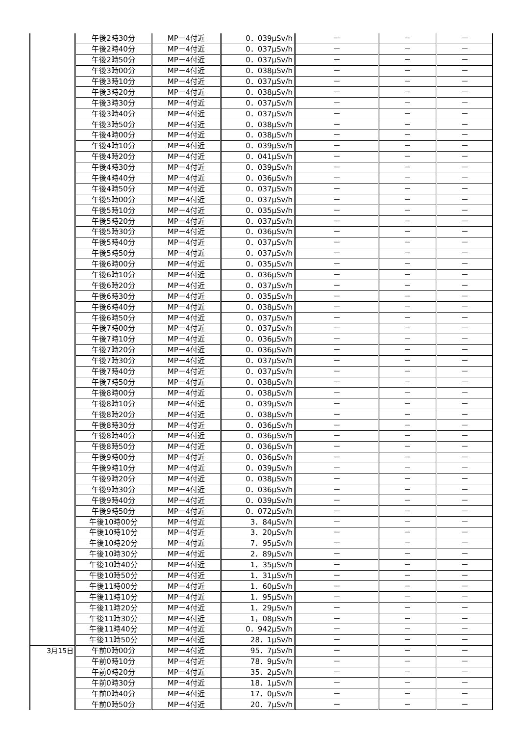| | 午後2時30分 | MP－4付近 | 0．039μSv/h | － | － | － |
| | 午後2時40分 | MP－4付近 | 0．037μSv/h | － | － | － |
| | 午後2時50分 | MP－4付近 | 0．037μSv/h | － | － | － |
| | 午後3時00分 | MP－4付近 | 0．038μSv/h | － | － | － |
| | 午後3時10分 | MP－4付近 | 0．037μSv/h | － | － | － |
| | 午後3時20分 | MP－4付近 | 0．038μSv/h | － | － | － |
| | 午後3時30分 | MP－4付近 | 0．037μSv/h | － | － | － |
| | 午後3時40分 | MP－4付近 | 0．037μSv/h | － | － | － |
| | 午後3時50分 | MP－4付近 | 0．038μSv/h | － | － | － |
| | 午後4時00分 | MP－4付近 | 0．038μSv/h | － | － | － |
| | 午後4時10分 | MP－4付近 | 0．039μSv/h | － | － | － |
| | 午後4時20分 | MP－4付近 | 0．041μSv/h | － | － | － |
| | 午後4時30分 | MP－4付近 | 0．039μSv/h | － | － | － |
| | 午後4時40分 | MP－4付近 | 0．036μSv/h | － | － | － |
| | 午後4時50分 | MP－4付近 | 0．037μSv/h | － | － | － |
| | 午後5時00分 | MP－4付近 | 0．037μSv/h | － | － | － |
| | 午後5時10分 | MP－4付近 | 0．035μSv/h | － | － | － |
| | 午後5時20分 | MP－4付近 | 0．037μSv/h | － | － | － |
| | 午後5時30分 | MP－4付近 | 0．036μSv/h | － | － | － |
| | 午後5時40分 | MP－4付近 | 0．037μSv/h | － | － | － |
| | 午後5時50分 | MP－4付近 | 0．037μSv/h | － | － | － |
| | 午後6時00分 | MP－4付近 | 0．035μSv/h | － | － | － |
| | 午後6時10分 | MP－4付近 | 0．036μSv/h | － | － | － |
| | 午後6時20分 | MP－4付近 | 0．037μSv/h | － | － | － |
| | 午後6時30分 | MP－4付近 | 0．035μSv/h | － | － | － |
| | 午後6時40分 | MP－4付近 | 0．038μSv/h | － | － | － |
| | 午後6時50分 | MP－4付近 | 0．037μSv/h | － | － | － |
| | 午後7時00分 | MP－4付近 | 0．037μSv/h | － | － | － |
| | 午後7時10分 | MP－4付近 | 0．036μSv/h | － | － | － |
| | 午後7時20分 | MP－4付近 | 0．036μSv/h | － | － | － |
| | 午後7時30分 | MP－4付近 | 0．037μSv/h | － | － | － |
| | 午後7時40分 | MP－4付近 | 0．037μSv/h | － | － | － |
| | 午後7時50分 | MP－4付近 | 0．038μSv/h | － | － | － |
| | 午後8時00分 | MP－4付近 | 0．038μSv/h | － | － | － |
| | 午後8時10分 | MP－4付近 | 0．039μSv/h | － | － | － |
| | 午後8時20分 | MP－4付近 | 0．038μSv/h | － | － | － |
| | 午後8時30分 | MP－4付近 | 0．036μSv/h | － | － | － |
| | 午後8時40分 | MP－4付近 | 0．036μSv/h | － | － | － |
| | 午後8時50分 | MP－4付近 | 0．036μSv/h | － | － | － |
| | 午後9時00分 | MP－4付近 | 0．036μSv/h | － | － | － |
| | 午後9時10分 | MP－4付近 | 0．039μSv/h | － | － | － |
| | 午後9時20分 | MP－4付近 | 0．038μSv/h | － | － | － |
| | 午後9時30分 | MP－4付近 | 0．036μSv/h | － | － | － |
| | 午後9時40分 | MP－4付近 | 0．039μSv/h | － | － | － |
| | 午後9時50分 | MP－4付近 | 0．072μSv/h | － | － | － |
| | 午後10時00分 | MP－4付近 | 3．84μSv/h | － | － | － |
| | 午後10時10分 | MP－4付近 | 3．20μSv/h | － | － | － |
| | 午後10時20分 | MP－4付近 | 7．95μSv/h | － | － | － |
| | 午後10時30分 | MP－4付近 | 2．89μSv/h | － | － | － |
| | 午後10時40分 | MP－4付近 | 1．35μSv/h | － | － | － |
| | 午後10時50分 | MP－4付近 | 1．31μSv/h | － | － | － |
| | 午後11時00分 | MP－4付近 | 1．60μSv/h | － | － | － |
| | 午後11時10分 | MP－4付近 | 1．95μSv/h | － | － | － |
| | 午後11時20分 | MP－4付近 | 1．29μSv/h | － | － | － |
| | 午後11時30分 | MP－4付近 | 1，08μSv/h | － | － | － |
| | 午後11時40分 | MP－4付近 | 0．942μSv/h | － | － | － |
| | 午後11時50分 | MP－4付近 | 28．1μSv/h | － | － | － |
| 3月15日 | 午前0時00分 | MP－4付近 | 95．7μSv/h | － | － | － |
| | 午前0時10分 | MP－4付近 | 78．9μSv/h | － | － | － |
| | 午前0時20分 | MP－4付近 | 35．2μSv/h | － | － | － |
| | 午前0時30分 | MP－4付近 | 18．1μSv/h | － | － | － |
| | 午前0時40分 | MP－4付近 | 17．0μSv/h | － | － | － |
| | 午前0時50分 | MP－4付近 | 20．7μSv/h | － | － | － |